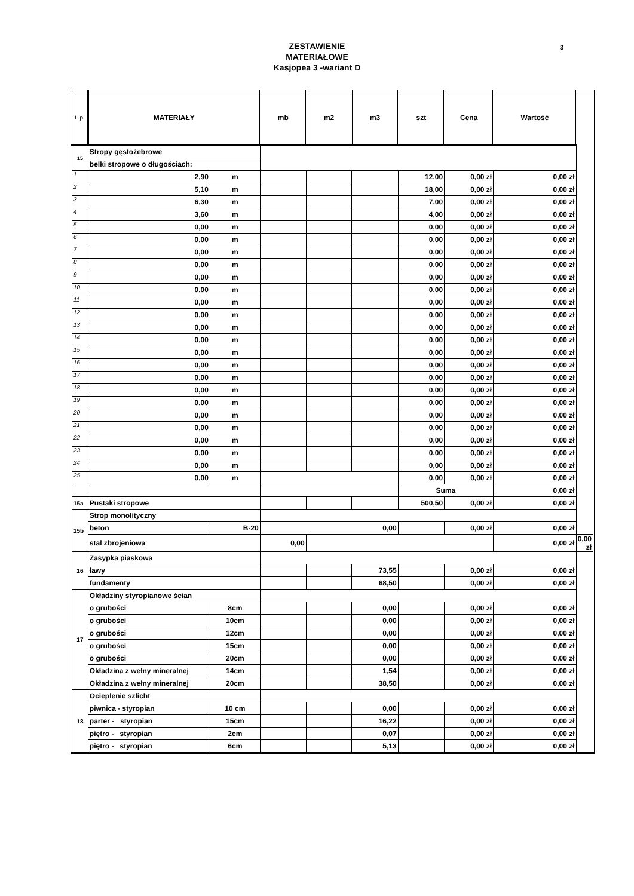3
ZESTAWIENIE
MATERIAŁOWE
Kasjopea 3 -wariant D
| L.p. | MATERIAŁY | | mb | m2 | m3 | szt | Cena | Wartość | |
| --- | --- | --- | --- | --- | --- | --- | --- | --- | --- |
| 15 | Stropy gęstożebrowe | | | | | | | | |
| | belki stropowe o długościach: | | | | | | | | |
| 1 | 2,90 | m | | | | 12,00 | 0,00 zł | 0,00 zł | |
| 2 | 5,10 | m | | | | 18,00 | 0,00 zł | 0,00 zł | |
| 3 | 6,30 | m | | | | 7,00 | 0,00 zł | 0,00 zł | |
| 4 | 3,60 | m | | | | 4,00 | 0,00 zł | 0,00 zł | |
| 5 | 0,00 | m | | | | 0,00 | 0,00 zł | 0,00 zł | |
| 6 | 0,00 | m | | | | 0,00 | 0,00 zł | 0,00 zł | |
| 7 | 0,00 | m | | | | 0,00 | 0,00 zł | 0,00 zł | |
| 8 | 0,00 | m | | | | 0,00 | 0,00 zł | 0,00 zł | |
| 9 | 0,00 | m | | | | 0,00 | 0,00 zł | 0,00 zł | |
| 10 | 0,00 | m | | | | 0,00 | 0,00 zł | 0,00 zł | |
| 11 | 0,00 | m | | | | 0,00 | 0,00 zł | 0,00 zł | |
| 12 | 0,00 | m | | | | 0,00 | 0,00 zł | 0,00 zł | |
| 13 | 0,00 | m | | | | 0,00 | 0,00 zł | 0,00 zł | |
| 14 | 0,00 | m | | | | 0,00 | 0,00 zł | 0,00 zł | |
| 15 | 0,00 | m | | | | 0,00 | 0,00 zł | 0,00 zł | |
| 16 | 0,00 | m | | | | 0,00 | 0,00 zł | 0,00 zł | |
| 17 | 0,00 | m | | | | 0,00 | 0,00 zł | 0,00 zł | |
| 18 | 0,00 | m | | | | 0,00 | 0,00 zł | 0,00 zł | |
| 19 | 0,00 | m | | | | 0,00 | 0,00 zł | 0,00 zł | |
| 20 | 0,00 | m | | | | 0,00 | 0,00 zł | 0,00 zł | |
| 21 | 0,00 | m | | | | 0,00 | 0,00 zł | 0,00 zł | |
| 22 | 0,00 | m | | | | 0,00 | 0,00 zł | 0,00 zł | |
| 23 | 0,00 | m | | | | 0,00 | 0,00 zł | 0,00 zł | |
| 24 | 0,00 | m | | | | 0,00 | 0,00 zł | 0,00 zł | |
| 25 | 0,00 | m | | | | 0,00 | 0,00 zł | 0,00 zł | |
| | | | | | | Suma | | 0,00 zł | |
| 15a | Pustaki stropowe | | | | | 500,50 | 0,00 zł | 0,00 zł | |
| 15b | Strop monolityczny | | | | | | | | |
| | beton | B-20 | 0,00 | | | | 0,00 zł | 0,00 zł | |
| | stal zbrojeniowa | | 0,00 | | | | | 0,00 zł | 0,00 zł |
| 16 | Zasypka piaskowa | | | | | | | | |
| | ławy | | | | 73,55 | | 0,00 zł | 0,00 zł | |
| | fundamenty | | | | 68,50 | | 0,00 zł | 0,00 zł | |
| 17 | Okładziny styropianowe ścian | | | | | | | | |
| | o grubości | 8cm | | | 0,00 | | 0,00 zł | 0,00 zł | |
| | o grubości | 10cm | | | 0,00 | | 0,00 zł | 0,00 zł | |
| | o grubości | 12cm | | | 0,00 | | 0,00 zł | 0,00 zł | |
| | o grubości | 15cm | | | 0,00 | | 0,00 zł | 0,00 zł | |
| | o grubości | 20cm | | | 0,00 | | 0,00 zł | 0,00 zł | |
| | Okładzina z wełny mineralnej | 14cm | | | 1,54 | | 0,00 zł | 0,00 zł | |
| | Okładzina z wełny mineralnej | 20cm | | | 38,50 | | 0,00 zł | 0,00 zł | |
| 18 | Ocieplenie szlicht | | | | | | | | |
| | piwnica - styropian | 10 cm | | | 0,00 | | 0,00 zł | 0,00 zł | |
| | parter - styropian | 15cm | | | 16,22 | | 0,00 zł | 0,00 zł | |
| | piętro - styropian | 2cm | | | 0,07 | | 0,00 zł | 0,00 zł | |
| | piętro - styropian | 6cm | | | 5,13 | | 0,00 zł | 0,00 zł | |